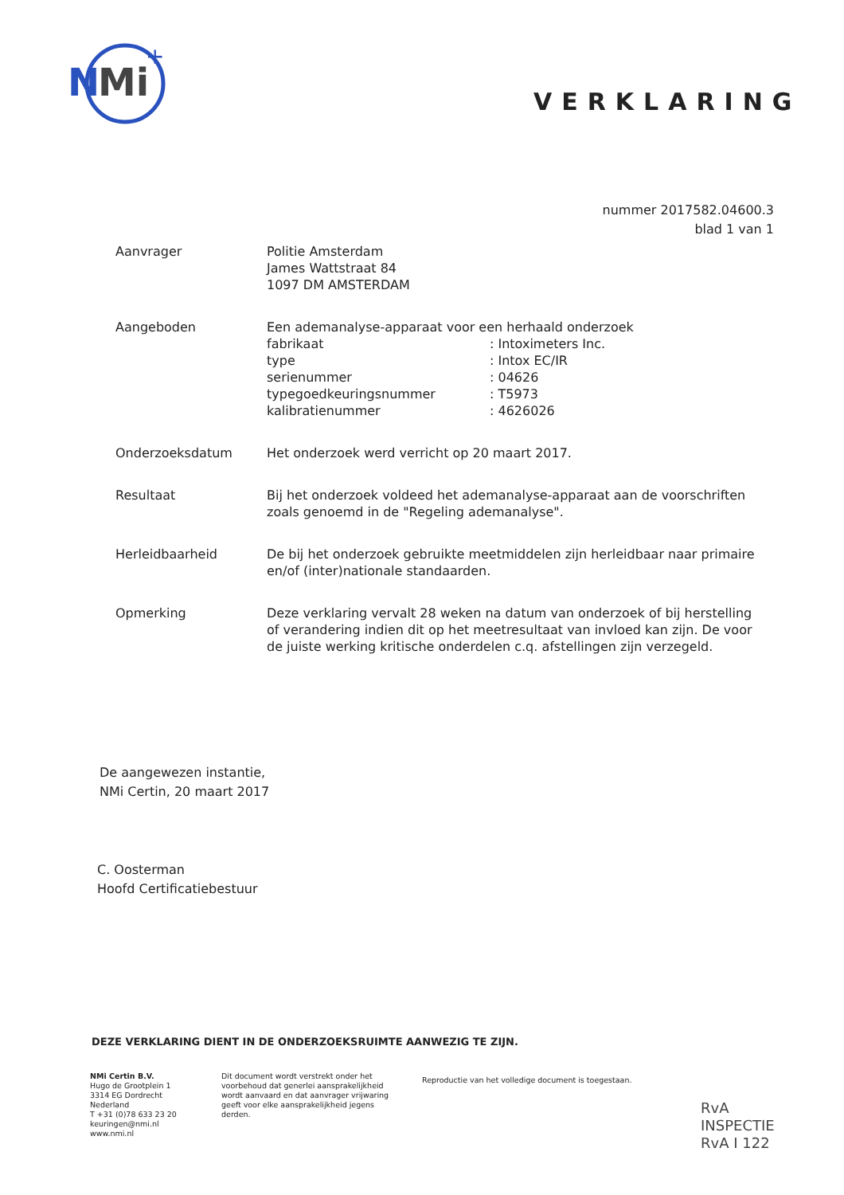N
Mi
+
VERKLARING
nummer 2017582.04600.3
blad 1 van 1
Aanvrager Politie Amsterdam
James Wattstraat 84
1097 DM AMSTERDAM
Aangeboden Een ademanalyse-apparaat voor een herhaald onderzoek
| fabrikaat | : Intoximeters Inc. |
| type | : Intox EC/IR |
| serienummer | : 04626 |
| typegoedkeuringsnummer | : T5973 |
| kalibratienummer | : 4626026 |
Onderzoeksdatum Het onderzoek werd verricht op 20 maart 2017.
Resultaat Bij het onderzoek voldeed het ademanalyse-apparaat aan de voorschriften zoals genoemd in de "Regeling ademanalyse".
Herleidbaarheid De bij het onderzoek gebruikte meetmiddelen zijn herleidbaar naar primaire en/of (inter)nationale standaarden.
Opmerking Deze verklaring vervalt 28 weken na datum van onderzoek of bij herstelling of verandering indien dit op het meetresultaat van invloed kan zijn. De voor de juiste werking kritische onderdelen c.q. afstellingen zijn verzegeld.
De aangewezen instantie,
NMi Certin, 20 maart 2017
C. Oosterman
Hoofd Certificatiebestuur
DEZE VERKLARING DIENT IN DE ONDERZOEKSRUIMTE AANWEZIG TE ZIJN.
NMi Certin B.V.
Hugo de Grootplein 1
3314 EG Dordrecht
Nederland
T +31 (0)78 633 23 20
keuringen@nmi.nl
www.nmi.nl
Dit document wordt verstrekt onder het voorbehoud dat generlei aansprakelijkheid wordt aanvaard en dat aanvrager vrijwaring geeft voor elke aansprakelijkheid jegens derden.
Reproductie van het volledige document is toegestaan.
RvA
INSPECTIE
RvA I 122